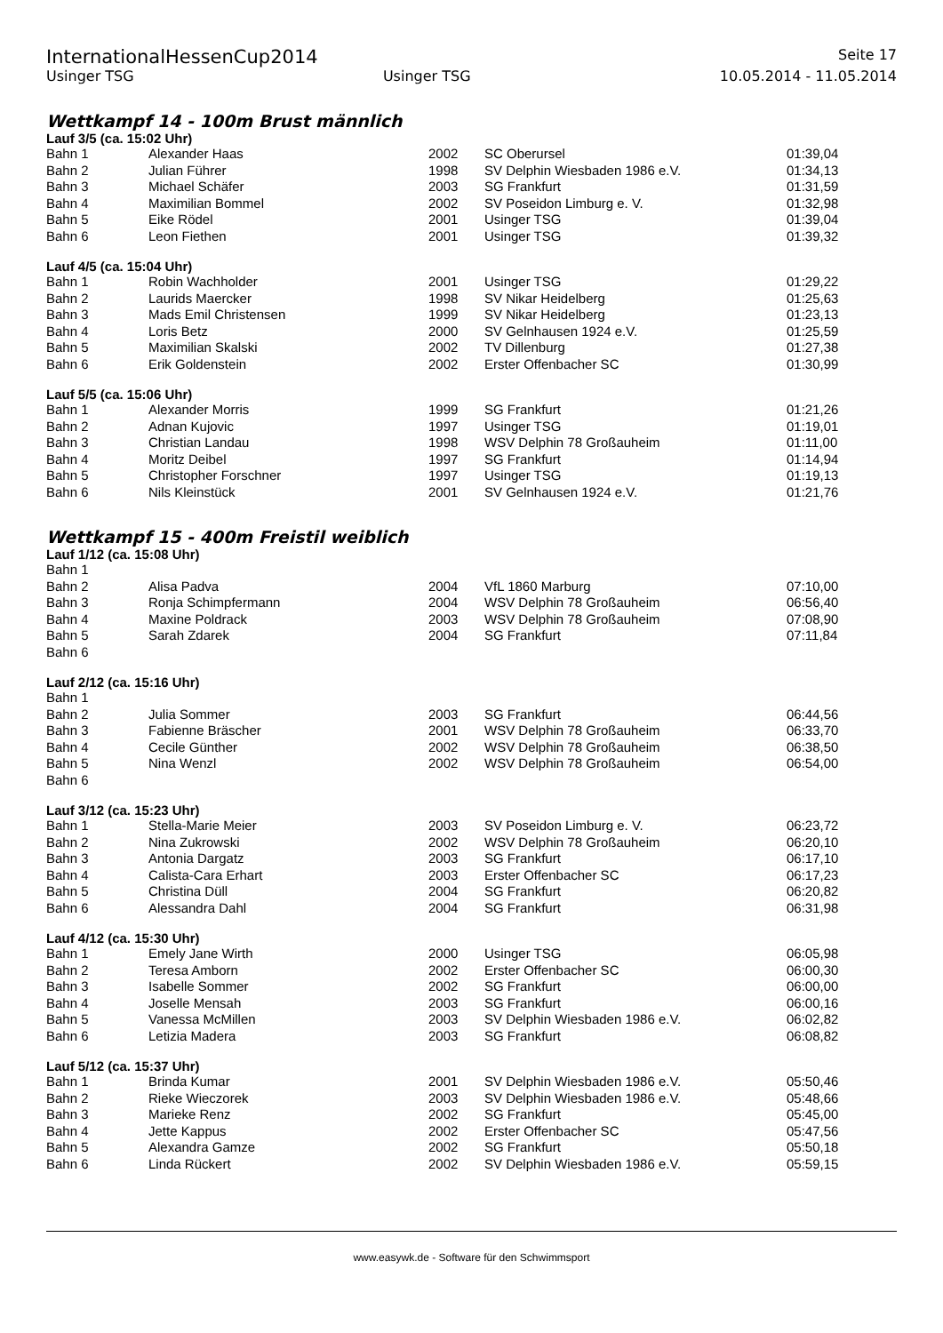InternationalHessenCup2014 Seite 17
Usinger TSG Usinger TSG 10.05.2014 - 11.05.2014
Wettkampf 14 - 100m Brust männlich
Lauf 3/5 (ca. 15:02 Uhr)
| Bahn 1 | Alexander Haas | 2002 | SC Oberursel | 01:39,04 |
| Bahn 2 | Julian Führer | 1998 | SV Delphin Wiesbaden 1986 e.V. | 01:34,13 |
| Bahn 3 | Michael Schäfer | 2003 | SG Frankfurt | 01:31,59 |
| Bahn 4 | Maximilian Bommel | 2002 | SV Poseidon Limburg e. V. | 01:32,98 |
| Bahn 5 | Eike Rödel | 2001 | Usinger TSG | 01:39,04 |
| Bahn 6 | Leon Fiethen | 2001 | Usinger TSG | 01:39,32 |
Lauf 4/5 (ca. 15:04 Uhr)
| Bahn 1 | Robin Wachholder | 2001 | Usinger TSG | 01:29,22 |
| Bahn 2 | Laurids Maercker | 1998 | SV Nikar Heidelberg | 01:25,63 |
| Bahn 3 | Mads Emil Christensen | 1999 | SV Nikar Heidelberg | 01:23,13 |
| Bahn 4 | Loris Betz | 2000 | SV Gelnhausen 1924 e.V. | 01:25,59 |
| Bahn 5 | Maximilian Skalski | 2002 | TV Dillenburg | 01:27,38 |
| Bahn 6 | Erik Goldenstein | 2002 | Erster Offenbacher SC | 01:30,99 |
Lauf 5/5 (ca. 15:06 Uhr)
| Bahn 1 | Alexander Morris | 1999 | SG Frankfurt | 01:21,26 |
| Bahn 2 | Adnan Kujovic | 1997 | Usinger TSG | 01:19,01 |
| Bahn 3 | Christian Landau | 1998 | WSV Delphin 78 Großauheim | 01:11,00 |
| Bahn 4 | Moritz Deibel | 1997 | SG Frankfurt | 01:14,94 |
| Bahn 5 | Christopher Forschner | 1997 | Usinger TSG | 01:19,13 |
| Bahn 6 | Nils Kleinstück | 2001 | SV Gelnhausen 1924 e.V. | 01:21,76 |
Wettkampf 15 - 400m Freistil weiblich
Lauf 1/12 (ca. 15:08 Uhr)
| Bahn 1 | | | | |
| Bahn 2 | Alisa Padva | 2004 | VfL 1860 Marburg | 07:10,00 |
| Bahn 3 | Ronja Schimpfermann | 2004 | WSV Delphin 78 Großauheim | 06:56,40 |
| Bahn 4 | Maxine Poldrack | 2003 | WSV Delphin 78 Großauheim | 07:08,90 |
| Bahn 5 | Sarah Zdarek | 2004 | SG Frankfurt | 07:11,84 |
| Bahn 6 | | | | |
Lauf 2/12 (ca. 15:16 Uhr)
| Bahn 1 | | | | |
| Bahn 2 | Julia Sommer | 2003 | SG Frankfurt | 06:44,56 |
| Bahn 3 | Fabienne Bräscher | 2001 | WSV Delphin 78 Großauheim | 06:33,70 |
| Bahn 4 | Cecile Günther | 2002 | WSV Delphin 78 Großauheim | 06:38,50 |
| Bahn 5 | Nina Wenzl | 2002 | WSV Delphin 78 Großauheim | 06:54,00 |
| Bahn 6 | | | | |
Lauf 3/12 (ca. 15:23 Uhr)
| Bahn 1 | Stella-Marie Meier | 2003 | SV Poseidon Limburg e. V. | 06:23,72 |
| Bahn 2 | Nina Zukrowski | 2002 | WSV Delphin 78 Großauheim | 06:20,10 |
| Bahn 3 | Antonia Dargatz | 2003 | SG Frankfurt | 06:17,10 |
| Bahn 4 | Calista-Cara Erhart | 2003 | Erster Offenbacher SC | 06:17,23 |
| Bahn 5 | Christina Düll | 2004 | SG Frankfurt | 06:20,82 |
| Bahn 6 | Alessandra Dahl | 2004 | SG Frankfurt | 06:31,98 |
Lauf 4/12 (ca. 15:30 Uhr)
| Bahn 1 | Emely Jane Wirth | 2000 | Usinger TSG | 06:05,98 |
| Bahn 2 | Teresa Amborn | 2002 | Erster Offenbacher SC | 06:00,30 |
| Bahn 3 | Isabelle Sommer | 2002 | SG Frankfurt | 06:00,00 |
| Bahn 4 | Joselle Mensah | 2003 | SG Frankfurt | 06:00,16 |
| Bahn 5 | Vanessa McMillen | 2003 | SV Delphin Wiesbaden 1986 e.V. | 06:02,82 |
| Bahn 6 | Letizia Madera | 2003 | SG Frankfurt | 06:08,82 |
Lauf 5/12 (ca. 15:37 Uhr)
| Bahn 1 | Brinda Kumar | 2001 | SV Delphin Wiesbaden 1986 e.V. | 05:50,46 |
| Bahn 2 | Rieke Wieczorek | 2003 | SV Delphin Wiesbaden 1986 e.V. | 05:48,66 |
| Bahn 3 | Marieke Renz | 2002 | SG Frankfurt | 05:45,00 |
| Bahn 4 | Jette Kappus | 2002 | Erster Offenbacher SC | 05:47,56 |
| Bahn 5 | Alexandra Gamze | 2002 | SG Frankfurt | 05:50,18 |
| Bahn 6 | Linda Rückert | 2002 | SV Delphin Wiesbaden 1986 e.V. | 05:59,15 |
www.easywk.de - Software für den Schwimmsport